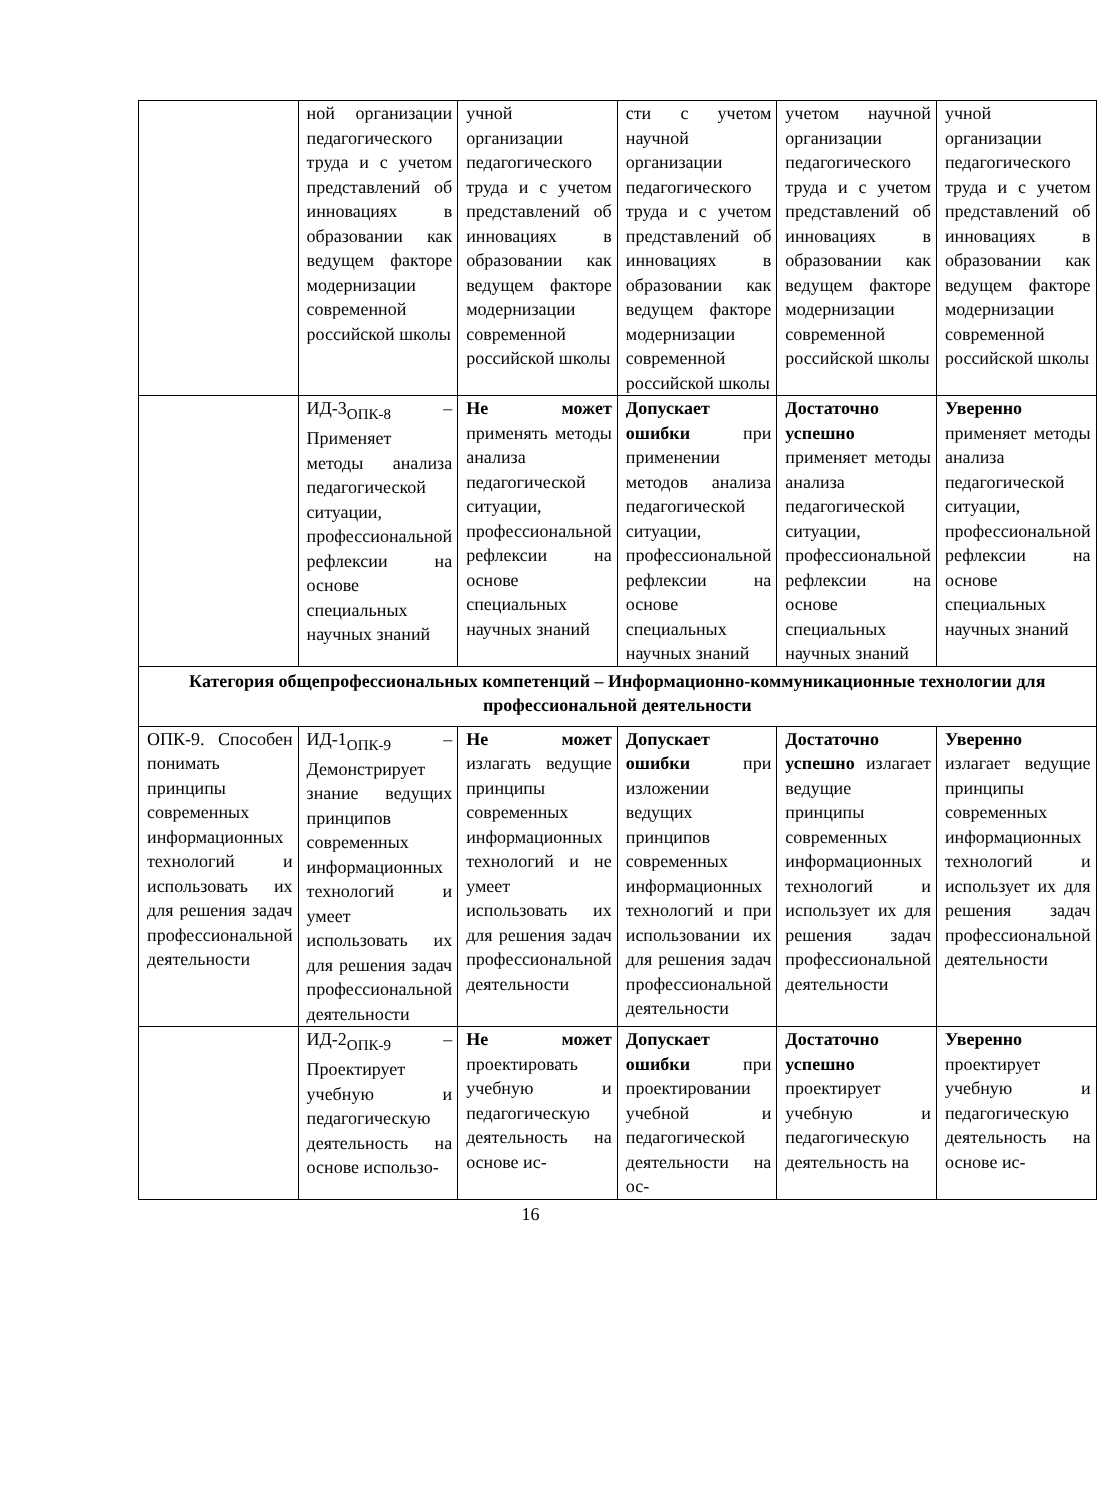| | ной организации педагогического труда и с учетом представлений об инновациях в образовании как ведущем факторе модернизации современной российской школы | учной организации педагогического труда и с учетом представлений об инновациях в образовании как ведущем факторе модернизации современной российской школы | сти с учетом научной организации педагогического труда и с учетом представлений об инновациях в образовании как ведущем факторе модернизации современной российской школы | учетом научной организации педагогического труда и с учетом представлений об инновациях в образовании как ведущем факторе модернизации современной российской школы | учной организации педагогического труда и с учетом представлений об инновациях в образовании как ведущем факторе модернизации современной российской школы |
| | ИД-3<sub>ОПК-8</sub> – Применяет методы анализа педагогической ситуации, профессиональной рефлексии на основе специальных научных знаний | Не может применять методы анализа педагогической ситуации, профессиональной рефлексии на основе специальных научных знаний | Допускает ошибки при применении методов анализа педагогической ситуации, профессиональной рефлексии на основе специальных научных знаний | Достаточно успешно применяет методы анализа педагогической ситуации, профессиональной рефлексии на основе специальных научных знаний | Уверенно применяет методы анализа педагогической ситуации, профессиональной рефлексии на основе специальных научных знаний |
| Категория общепрофессиональных компетенций – Информационно-коммуникационные технологии для профессиональной деятельности | | | | | |
| ОПК-9. Способен понимать принципы современных информационных технологий и использовать их для решения задач профессиональной деятельности | ИД-1<sub>ОПК-9</sub> – Демонстрирует знание ведущих принципов современных информационных технологий и умеет использовать их для решения задач профессиональной деятельности | Не может излагать ведущие принципы современных информационных технологий и не умеет использовать их для решения задач профессиональной деятельности | Допускает ошибки при изложении ведущих принципов современных информационных технологий и при использовании их для решения задач профессиональной деятельности | Достаточно успешно излагает ведущие принципы современных информационных технологий и использует их для решения задач профессиональной деятельности | Уверенно излагает ведущие принципы современных информационных технологий и использует их для решения задач профессиональной деятельности |
| | ИД-2<sub>ОПК-9</sub> – Проектирует учебную и педагогическую деятельность на основе использо- | Не может проектировать учебную и педагогическую деятельность на основе ис- | Допускает ошибки при проектировании учебной и педагогической деятельности на ос- | Достаточно успешно проектирует учебную и педагогическую деятельность на | Уверенно проектирует учебную и педагогическую деятельность на основе ис- |
16